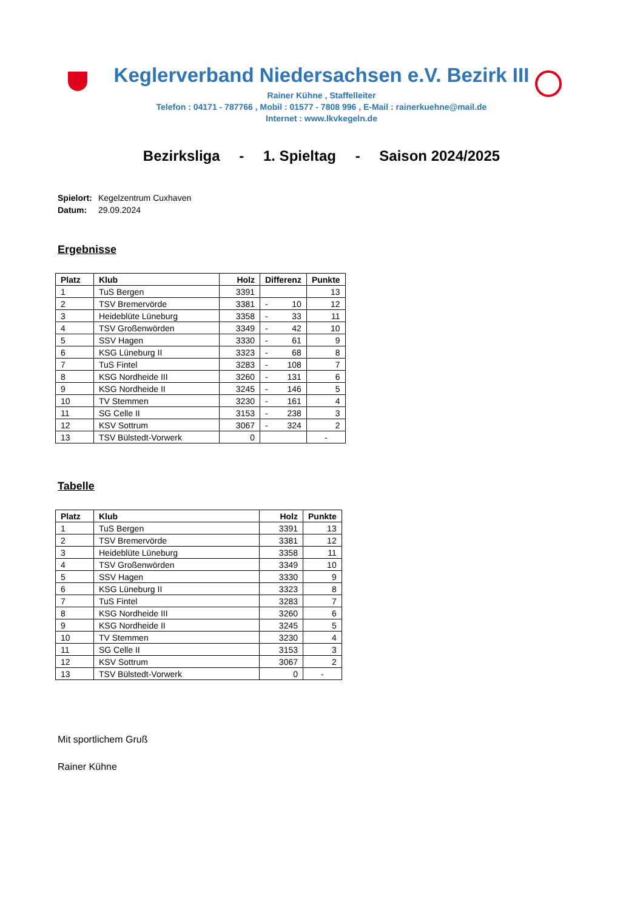Keglerverband Niedersachsen e.V. Bezirk III
Rainer Kühne , Staffelleiter
Telefon : 04171 - 787766 , Mobil : 01577 - 7808 996 , E-Mail : rainerkuehne@mail.de
Internet : www.lkvkegeln.de
Bezirksliga - 1. Spieltag - Saison 2024/2025
Spielort: Kegelzentrum Cuxhaven
Datum: 29.09.2024
Ergebnisse
| Platz | Klub | Holz | Differenz | Punkte |
| --- | --- | --- | --- | --- |
| 1 | TuS Bergen | 3391 | | 13 |
| 2 | TSV Bremervörde | 3381 | - 10 | 12 |
| 3 | Heideblüte Lüneburg | 3358 | - 33 | 11 |
| 4 | TSV Großenwörden | 3349 | - 42 | 10 |
| 5 | SSV Hagen | 3330 | - 61 | 9 |
| 6 | KSG Lüneburg II | 3323 | - 68 | 8 |
| 7 | TuS Fintel | 3283 | - 108 | 7 |
| 8 | KSG Nordheide III | 3260 | - 131 | 6 |
| 9 | KSG Nordheide II | 3245 | - 146 | 5 |
| 10 | TV Stemmen | 3230 | - 161 | 4 |
| 11 | SG Celle II | 3153 | - 238 | 3 |
| 12 | KSV Sottrum | 3067 | - 324 | 2 |
| 13 | TSV Bülstedt-Vorwerk | 0 | | - |
Tabelle
| Platz | Klub | Holz | Punkte |
| --- | --- | --- | --- |
| 1 | TuS Bergen | 3391 | 13 |
| 2 | TSV Bremervörde | 3381 | 12 |
| 3 | Heideblüte Lüneburg | 3358 | 11 |
| 4 | TSV Großenwörden | 3349 | 10 |
| 5 | SSV Hagen | 3330 | 9 |
| 6 | KSG Lüneburg II | 3323 | 8 |
| 7 | TuS Fintel | 3283 | 7 |
| 8 | KSG Nordheide III | 3260 | 6 |
| 9 | KSG Nordheide II | 3245 | 5 |
| 10 | TV Stemmen | 3230 | 4 |
| 11 | SG Celle II | 3153 | 3 |
| 12 | KSV Sottrum | 3067 | 2 |
| 13 | TSV Bülstedt-Vorwerk | 0 | - |
Mit sportlichem Gruß
Rainer Kühne